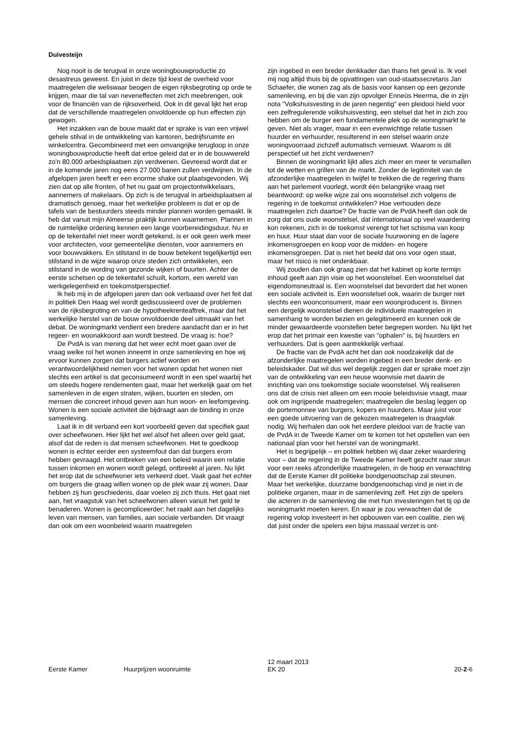Duivesteijn
Nog nooit is de terugval in onze woningbouwproductie zo desastreus geweest. En juist in deze tijd kiest de overheid voor maatregelen die weliswaar beogen de eigen rijksbegroting op orde te krijgen, maar die tal van neveneffecten met zich meebrengen, ook voor de financiën van de rijksoverheid. Ook in dit geval lijkt het erop dat de verschillende maatregelen onvoldoende op hun effecten zijn gewogen.
Het inzakken van de bouw maakt dat er sprake is van een vrijwel gehele stilval in de ontwikkeling van kantoren, bedrijfsruimte en winkelcentra. Gecombineerd met een omvangrijke terugloop in onze woningbouwproductie heeft dat ertoe geleid dat er in de bouwwereld zo'n 80.000 arbeidsplaatsen zijn verdwenen. Gevreesd wordt dat er in de komende jaren nog eens 27.000 banen zullen verdwijnen. In de afgelopen jaren heeft er een enorme shake out plaatsgevonden. Wij zien dat op alle fronten, of het nu gaat om projectontwikkelaars, aannemers of makelaars. Op zich is de terugval in arbeidsplaatsen al dramatisch genoeg, maar het werkelijke probleem is dat er op de tafels van de bestuurders steeds minder plannen worden gemaakt. Ik heb dat vanuit mijn Almeerse praktijk kunnen waarnemen. Plannen in de ruimtelijke ordening kennen een lange voorbereidingsduur. Nu er op de tekentafel niet meer wordt getekend, is er ook geen werk meer voor architecten, voor gemeentelijke diensten, voor aannemers en voor bouwvakkers. En stilstand in de bouw betekent tegelijkertijd een stilstand in de wijze waarop onze steden zich ontwikkelen, een stilstand in de wording van gezonde wijken of buurten. Achter de eerste schetsen op de tekentafel schuilt, kortom, een wereld van werkgelegenheid en toekomstperspectief.
Ik heb mij in de afgelopen jaren dan ook verbaasd over het feit dat in politiek Den Haag wel wordt gediscussieerd over de problemen van de rijksbegroting en van de hypotheekrenteaftrek, maar dat het werkelijke herstel van de bouw onvoldoende deel uitmaakt van het debat. De woningmarkt verdient een bredere aandacht dan er in het regeer- en woonakkoord aan wordt besteed. De vraag is: hoe?
De PvdA is van mening dat het weer echt moet gaan over de vraag welke rol het wonen inneemt in onze samenleving en hoe wij ervoor kunnen zorgen dat burgers actief worden en verantwoordelijkheid nemen voor het wonen opdat het wonen niet slechts een artikel is dat geconsumeerd wordt in een spel waarbij het om steeds hogere rendementen gaat, maar het werkelijk gaat om het samenleven in de eigen straten, wijken, buurten en steden, om mensen die concreet inhoud geven aan hun woon- en leefomgeving. Wonen is een sociale activiteit die bijdraagt aan de binding in onze samenleving.
Laat ik in dit verband een kort voorbeeld geven dat specifiek gaat over scheefwonen. Hier lijkt het wel alsof het alleen over geld gaat, alsof dat de reden is dat mensen scheefwonen. Het te goedkoop wonen is echter eerder een systeemfout dan dat burgers erom hebben gevraagd. Het ontbreken van een beleid waarin een relatie tussen inkomen en wonen wordt gelegd, ontbreekt al jaren. Nu lijkt het erop dat de scheefwoner iets verkeerd doet. Vaak gaat het echter om burgers die graag willen wonen op de plek waar zij wonen. Daar hebben zij hun geschiedenis, daar voelen zij zich thuis. Het gaat niet aan, het vraagstuk van het scheefwonen alleen vanuit het geld te benaderen. Wonen is gecompliceerder; het raakt aan het dagelijks leven van mensen, van families, aan sociale verbanden. Dit vraagt dan ook om een woonbeleid waarin maatregelen
zijn ingebed in een breder denkkader dan thans het geval is. Ik voel mij nog altijd thuis bij de opvattingen van oud-staatssecretaris Jan Schaefer, die wonen zag als de basis voor kansen op een gezonde samenleving, en bij die van zijn opvolger Enneüs Heerma, die in zijn nota "Volkshuisvesting in de jaren negentig" een pleidooi hield voor een zelfregulerende volkshuisvesting, een stelsel dat het in zich zou hebben om de burger een fundamentele plek op de woningmarkt te geven. Niet als vrager, maar in een evenwichtige relatie tussen huurder en verhuurder, resulterend in een stelsel waarin onze woningvoorraad zichzelf automatisch vernieuwt. Waarom is dit perspectief uit het zicht verdwenen?
Binnen de woningmarkt lijkt alles zich meer en meer te versmallen tot de wetten en grillen van de markt. Zonder de legitimiteit van de afzonderlijke maatregelen in twijfel te trekken die de regering thans aan het parlement voorlegt, wordt één belangrijke vraag niet beantwoord: op welke wijze zal ons woonstelsel zich volgens de regering in de toekomst ontwikkelen? Hoe verhouden deze maatregelen zich daartoe? De fractie van de PvdA heeft dan ook de zorg dat ons oude woonstelsel, dat internationaal op veel waardering kon rekenen, zich in de toekomst verengt tot het schisma van koop en huur. Huur staat dan voor de sociale huurwoning en de lagere inkomensgroepen en koop voor de midden- en hogere inkomensgroepen. Dat is niet het beeld dat ons voor ogen staat, maar het risico is niet ondenkbaar.
Wij zouden dan ook graag zien dat het kabinet op korte termijn inhoud geeft aan zijn visie op het woonstelsel. Een woonstelsel dat eigendomsneutraal is. Een woonstelsel dat bevordert dat het wonen een sociale activiteit is. Een woonstelsel ook, waarin de burger niet slechts een woonconsument, maar een woonproducent is. Binnen een dergelijk woonstelsel dienen de individuele maatregelen in samenhang te worden bezien en gelegitimeerd en kunnen ook de minder gewaardeerde voorstellen beter begrepen worden. Nu lijkt het erop dat het primair een kwestie van "ophalen" is, bij huurders en verhuurders. Dat is geen aantrekkelijk verhaal.
De fractie van de PvdA acht het dan ook noodzakelijk dat de afzonderlijke maatregelen worden ingebed in een breder denk- en beleidskader. Dat wil dus wel degelijk zeggen dat er sprake moet zijn van de ontwikkeling van een heuse woonvisie met daarin de inrichting van ons toekomstige sociale woonstelsel. Wij realiseren ons dat de crisis niet alleen om een mooie beleidsvisie vraagt, maar ook om ingrijpende maatregelen; maatregelen die beslag leggen op de portemonnee van burgers, kopers en huurders. Maar juist voor een goede uitvoering van de gekozen maatregelen is draagvlak nodig. Wij herhalen dan ook het eerdere pleidooi van de fractie van de PvdA in de Tweede Kamer om te komen tot het opstellen van een nationaal plan voor het herstel van de woningmarkt.
Het is begrijpelijk – en politiek hebben wij daar zeker waardering voor – dat de regering in de Tweede Kamer heeft gezocht naar steun voor een reeks afzonderlijke maatregelen, in de hoop en verwachting dat de Eerste Kamer dit politieke bondgenootschap zal steunen. Maar het werkelijke, duurzame bondgenootschap vind je niet in de politieke organen, maar in de samenleving zelf. Het zijn de spelers die acteren in de samenleving die met hun investeringen het tij op de woningmarkt moeten keren. En waar je zou verwachten dat de regering volop investeert in het opbouwen van een coalitie, zien wij dat juist onder die spelers een bijna massaal verzet is ont-
Eerste Kamer
Huurprijzen woonruimte
12 maart 2013
EK 20
20-2-6